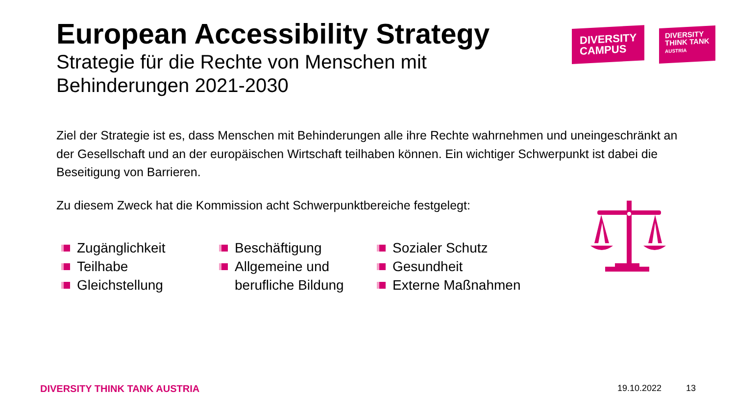DIVERSITY
CAMPUS
DIVERSITY
THINK TANK
AUSTRIA
European Accessibility Strategy
Strategie für die Rechte von Menschen mit
Behinderungen 2021-2030
Ziel der Strategie ist es, dass Menschen mit Behinderungen alle ihre Rechte wahrnehmen und uneingeschränkt an der Gesellschaft und an der europäischen Wirtschaft teilhaben können. Ein wichtiger Schwerpunkt ist dabei die Beseitigung von Barrieren.
Zu diesem Zweck hat die Kommission acht Schwerpunktbereiche festgelegt:
Zugänglichkeit
Teilhabe
Gleichstellung
Beschäftigung
Allgemeine und berufliche Bildung
Sozialer Schutz
Gesundheit
Externe Maßnahmen
DIVERSITY THINK TANK AUSTRIA 19.10.2022 13